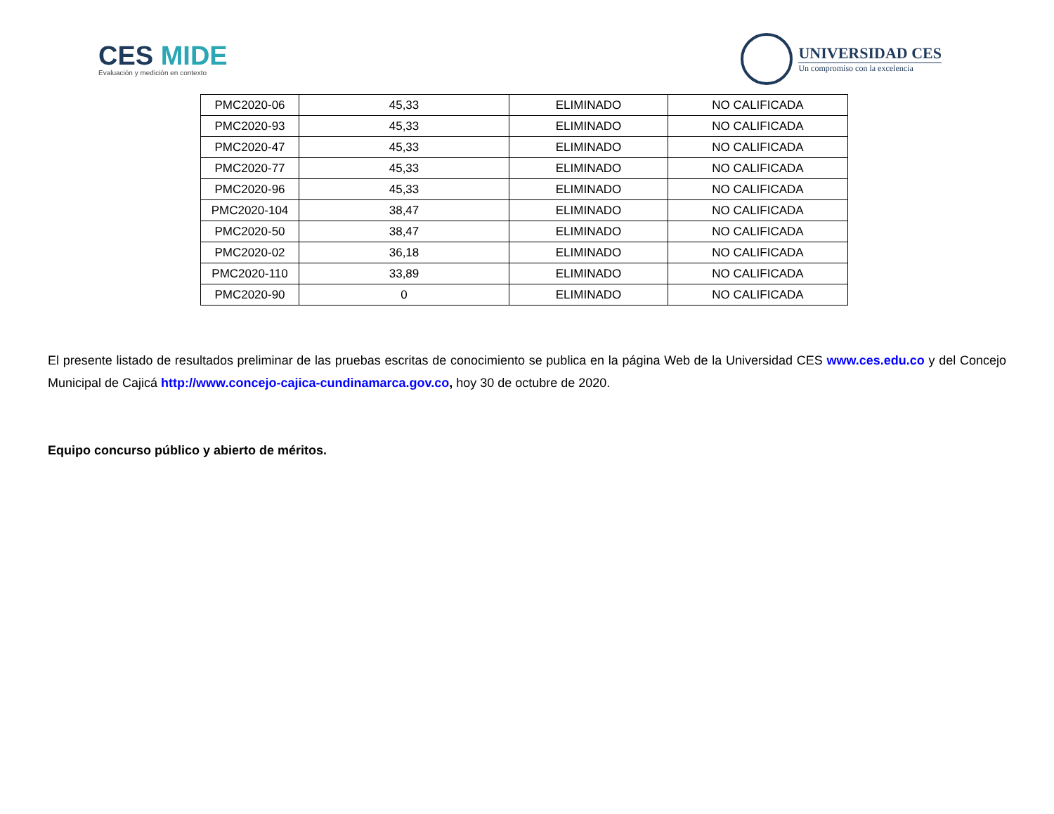CES MIDE
Evaluación y medición en contexto
UNIVERSIDAD CES
Un compromiso con la excelencia
| PMC2020-06 | 45,33 | ELIMINADO | NO CALIFICADA |
| PMC2020-93 | 45,33 | ELIMINADO | NO CALIFICADA |
| PMC2020-47 | 45,33 | ELIMINADO | NO CALIFICADA |
| PMC2020-77 | 45,33 | ELIMINADO | NO CALIFICADA |
| PMC2020-96 | 45,33 | ELIMINADO | NO CALIFICADA |
| PMC2020-104 | 38,47 | ELIMINADO | NO CALIFICADA |
| PMC2020-50 | 38,47 | ELIMINADO | NO CALIFICADA |
| PMC2020-02 | 36,18 | ELIMINADO | NO CALIFICADA |
| PMC2020-110 | 33,89 | ELIMINADO | NO CALIFICADA |
| PMC2020-90 | 0 | ELIMINADO | NO CALIFICADA |
El presente listado de resultados preliminar de las pruebas escritas de conocimiento se publica en la página Web de la Universidad CES www.ces.edu.co y del Concejo Municipal de Cajicá http://www.concejo-cajica-cundinamarca.gov.co, hoy 30 de octubre de 2020.
Equipo concurso público y abierto de méritos.